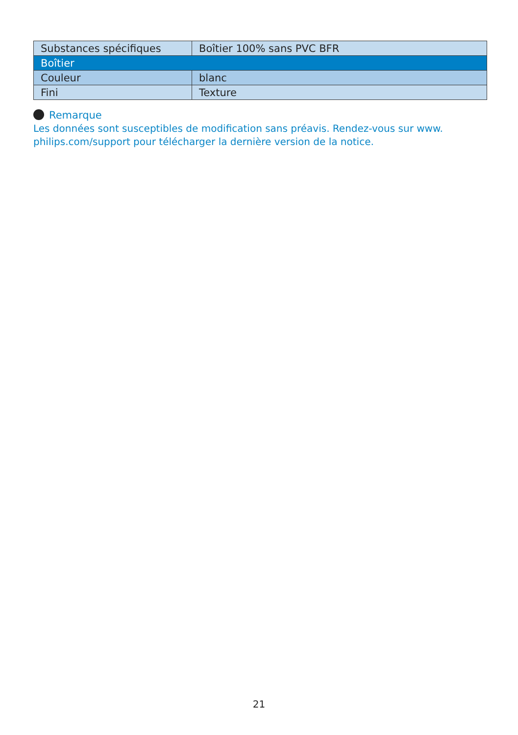| Substances spécifiques | Boîtier 100% sans PVC BFR |
| Boîtier | |
| Couleur | blanc |
| Fini | Texture |
Remarque
Les données sont susceptibles de modification sans préavis. Rendez-vous sur www. philips.com/support pour télécharger la dernière version de la notice.
21